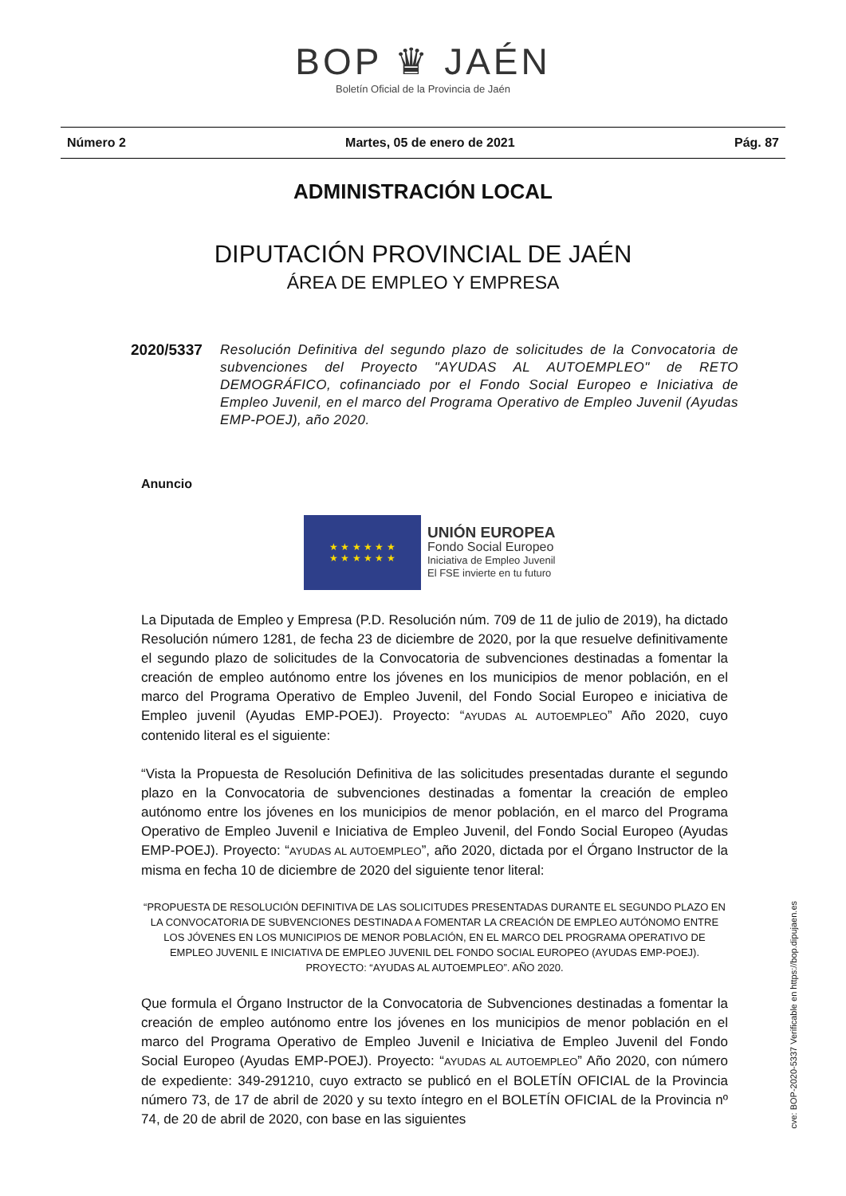BOP ♛ JAÉN
Boletín Oficial de la Provincia de Jaén
Número 2 Martes, 05 de enero de 2021 Pág. 87
ADMINISTRACIÓN LOCAL
DIPUTACIÓN PROVINCIAL DE JAÉN
ÁREA DE EMPLEO Y EMPRESA
2020/5337
Resolución Definitiva del segundo plazo de solicitudes de la Convocatoria de subvenciones del Proyecto "AYUDAS AL AUTOEMPLEO" de RETO DEMOGRÁFICO, cofinanciado por el Fondo Social Europeo e Iniciativa de Empleo Juvenil, en el marco del Programa Operativo de Empleo Juvenil (Ayudas EMP-POEJ), año 2020.
Anuncio
★ ★ ★ ★ ★ ★
★ ★ ★ ★ ★ ★
UNIÓN EUROPEA
Fondo Social Europeo
Iniciativa de Empleo Juvenil
El FSE invierte en tu futuro
La Diputada de Empleo y Empresa (P.D. Resolución núm. 709 de 11 de julio de 2019), ha dictado Resolución número 1281, de fecha 23 de diciembre de 2020, por la que resuelve definitivamente el segundo plazo de solicitudes de la Convocatoria de subvenciones destinadas a fomentar la creación de empleo autónomo entre los jóvenes en los municipios de menor población, en el marco del Programa Operativo de Empleo Juvenil, del Fondo Social Europeo e iniciativa de Empleo juvenil (Ayudas EMP-POEJ). Proyecto: “AYUDAS AL AUTOEMPLEO” Año 2020, cuyo contenido literal es el siguiente:
“Vista la Propuesta de Resolución Definitiva de las solicitudes presentadas durante el segundo plazo en la Convocatoria de subvenciones destinadas a fomentar la creación de empleo autónomo entre los jóvenes en los municipios de menor población, en el marco del Programa Operativo de Empleo Juvenil e Iniciativa de Empleo Juvenil, del Fondo Social Europeo (Ayudas EMP-POEJ). Proyecto: “AYUDAS AL AUTOEMPLEO”, año 2020, dictada por el Órgano Instructor de la misma en fecha 10 de diciembre de 2020 del siguiente tenor literal:
“PROPUESTA DE RESOLUCIÓN DEFINITIVA DE LAS SOLICITUDES PRESENTADAS DURANTE EL SEGUNDO PLAZO EN LA CONVOCATORIA DE SUBVENCIONES DESTINADA A FOMENTAR LA CREACIÓN DE EMPLEO AUTÓNOMO ENTRE LOS JÓVENES EN LOS MUNICIPIOS DE MENOR POBLACIÓN, EN EL MARCO DEL PROGRAMA OPERATIVO DE EMPLEO JUVENIL E INICIATIVA DE EMPLEO JUVENIL DEL FONDO SOCIAL EUROPEO (AYUDAS EMP-POEJ). PROYECTO: “AYUDAS AL AUTOEMPLEO”. AÑO 2020.
Que formula el Órgano Instructor de la Convocatoria de Subvenciones destinadas a fomentar la creación de empleo autónomo entre los jóvenes en los municipios de menor población en el marco del Programa Operativo de Empleo Juvenil e Iniciativa de Empleo Juvenil del Fondo Social Europeo (Ayudas EMP-POEJ). Proyecto: “AYUDAS AL AUTOEMPLEO” Año 2020, con número de expediente: 349-291210, cuyo extracto se publicó en el BOLETÍN OFICIAL de la Provincia número 73, de 17 de abril de 2020 y su texto íntegro en el BOLETÍN OFICIAL de la Provincia nº 74, de 20 de abril de 2020, con base en las siguientes
cve: BOP-2020-5337 Verificable en https://bop.dipujaen.es